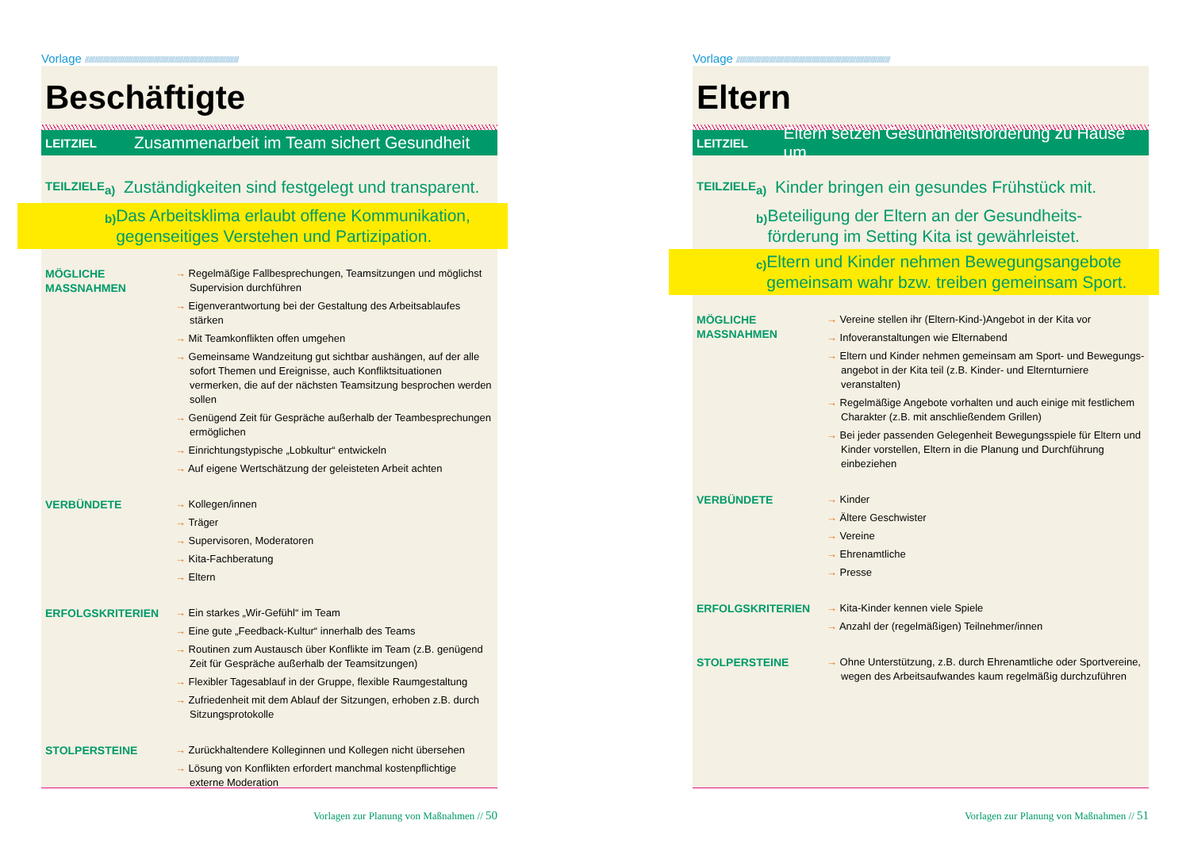Vorlage //////////////////////////////////////////////////////////////////////////////////////////////
Beschäftigte
LEITZIEL Zusammenarbeit im Team sichert Gesundheit
TEILZIELE
a) Zuständigkeiten sind festgelegt und transparent.
b) Das Arbeitsklima erlaubt offene Kommunikation, gegenseitiges Verstehen und Partizipation.
MÖGLICHE
MASSNAHMEN
→ Regelmäßige Fallbesprechungen, Teamsitzungen und möglichst Supervision durchführen
→ Eigenverantwortung bei der Gestaltung des Arbeitsablaufes stärken
→ Mit Teamkonflikten offen umgehen
→ Gemeinsame Wandzeitung gut sichtbar aushängen, auf der alle sofort Themen und Ereignisse, auch Konfliktsituationen vermerken, die auf der nächsten Teamsitzung besprochen werden sollen
→ Genügend Zeit für Gespräche außerhalb der Teambesprechungen ermöglichen
→ Einrichtungstypische „Lobkultur“ entwickeln
→ Auf eigene Wertschätzung der geleisteten Arbeit achten
VERBÜNDETE → Kollegen/innen
→ Träger
→ Supervisoren, Moderatoren
→ Kita-Fachberatung
→ Eltern
ERFOLGSKRITERIEN → Ein starkes „Wir-Gefühl“ im Team
→ Eine gute „Feedback-Kultur“ innerhalb des Teams
→ Routinen zum Austausch über Konflikte im Team (z.B. genügend Zeit für Gespräche außerhalb der Teamsitzungen)
→ Flexibler Tagesablauf in der Gruppe, flexible Raumgestaltung
→ Zufriedenheit mit dem Ablauf der Sitzungen, erhoben z.B. durch Sitzungsprotokolle
STOLPERSTEINE → Zurückhaltendere Kolleginnen und Kollegen nicht übersehen
→ Lösung von Konflikten erfordert manchmal kostenpflichtige externe Moderation
Vorlagen zur Planung von Maßnahmen // 50
Vorlage //////////////////////////////////////////////////////////////////////////////////////////////
Eltern
LEITZIEL Eltern setzen Gesundheitsförderung zu Hause um
TEILZIELE
a) Kinder bringen ein gesundes Frühstück mit.
b) Beteiligung der Eltern an der Gesundheits-förderung im Setting Kita ist gewährleistet.
c) Eltern und Kinder nehmen Bewegungsangebote gemeinsam wahr bzw. treiben gemeinsam Sport.
MÖGLICHE
MASSNAHMEN
→ Vereine stellen ihr (Eltern-Kind-)Angebot in der Kita vor
→ Infoveranstaltungen wie Elternabend
→ Eltern und Kinder nehmen gemeinsam am Sport- und Bewegungs-angebot in der Kita teil (z.B. Kinder- und Elternturniere veranstalten)
→ Regelmäßige Angebote vorhalten und auch einige mit festlichem Charakter (z.B. mit anschließendem Grillen)
→ Bei jeder passenden Gelegenheit Bewegungsspiele für Eltern und Kinder vorstellen, Eltern in die Planung und Durchführung einbeziehen
VERBÜNDETE → Kinder
→ Ältere Geschwister
→ Vereine
→ Ehrenamtliche
→ Presse
ERFOLGSKRITERIEN → Kita-Kinder kennen viele Spiele
→ Anzahl der (regelmäßigen) Teilnehmer/innen
STOLPERSTEINE → Ohne Unterstützung, z.B. durch Ehrenamtliche oder Sportvereine, wegen des Arbeitsaufwandes kaum regelmäßig durchzuführen
Vorlagen zur Planung von Maßnahmen // 51